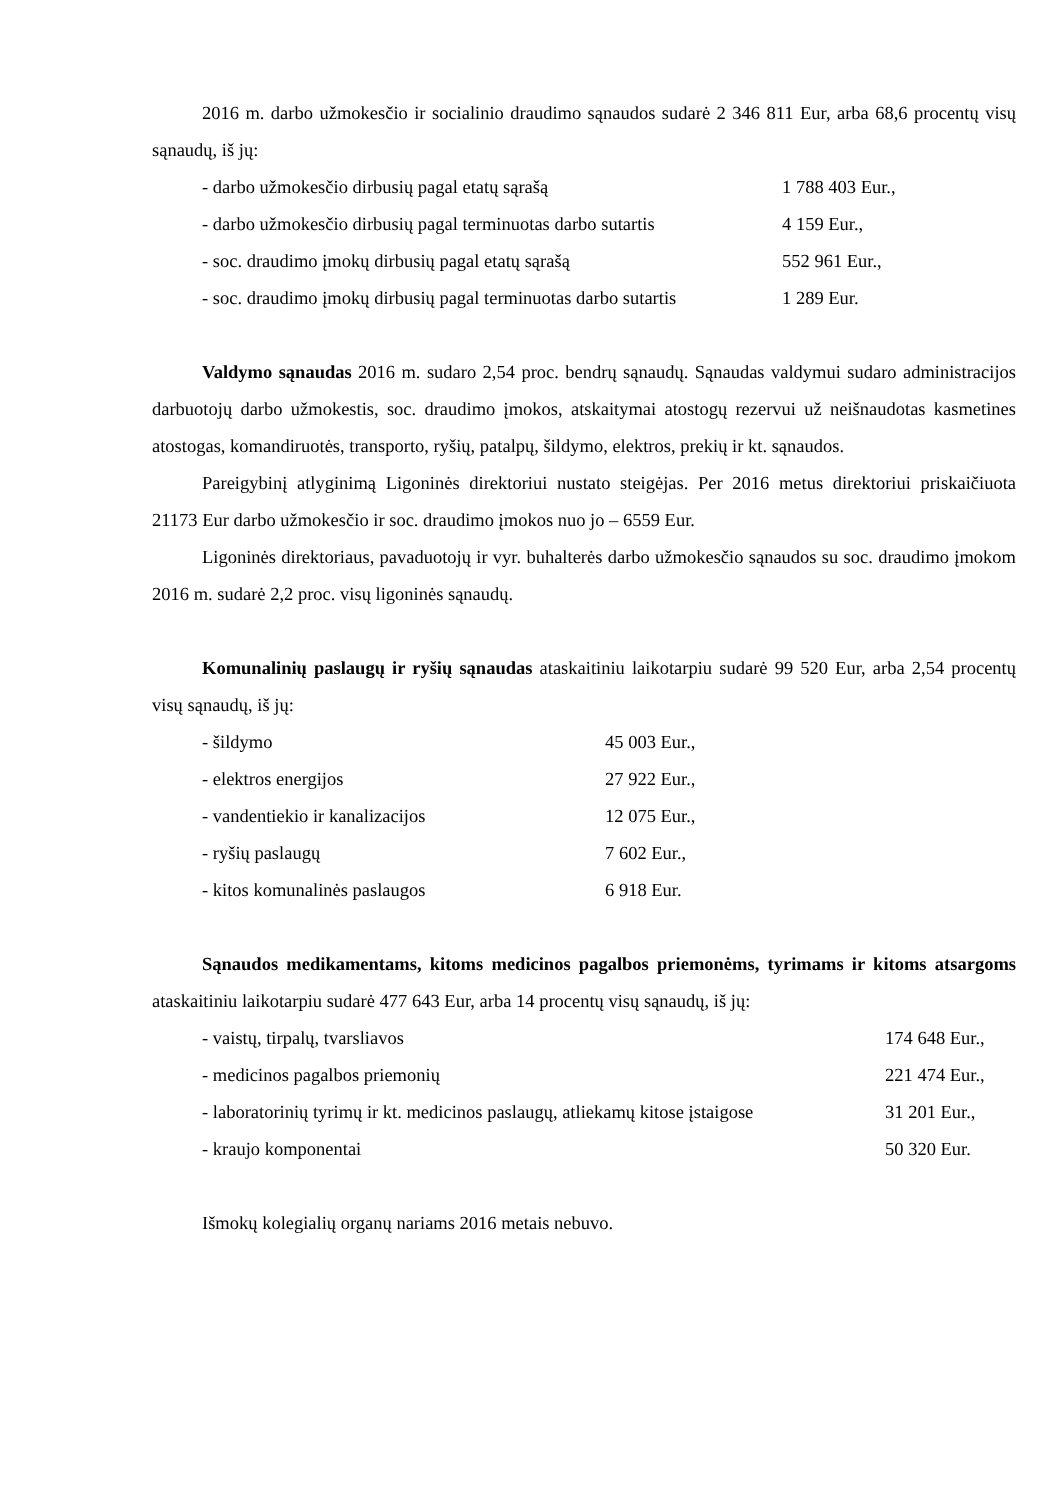2016 m. darbo užmokesčio ir socialinio draudimo sąnaudos sudarė 2 346 811 Eur, arba 68,6 procentų visų sąnaudų, iš jų:
| - darbo užmokesčio dirbusių pagal etatų sąrašą | 1 788 403 Eur., |
| - darbo užmokesčio dirbusių pagal terminuotas darbo sutartis | 4 159 Eur., |
| - soc. draudimo įmokų dirbusių pagal etatų sąrašą | 552 961 Eur., |
| - soc. draudimo įmokų dirbusių pagal terminuotas darbo sutartis | 1 289 Eur. |
Valdymo sąnaudas 2016 m. sudaro 2,54 proc. bendrų sąnaudų. Sąnaudas valdymui sudaro administracijos darbuotojų darbo užmokestis, soc. draudimo įmokos, atskaitymai atostogų rezervui už neišnaudotas kasmetines atostogas, komandiruotės, transporto, ryšių, patalpų, šildymo, elektros, prekių ir kt. sąnaudos.
Pareigybinį atlyginimą Ligoninės direktoriui nustato steigėjas. Per 2016 metus direktoriui priskaičiuota 21173 Eur darbo užmokesčio ir soc. draudimo įmokos nuo jo – 6559 Eur.
Ligoninės direktoriaus, pavaduotojų ir vyr. buhalterės darbo užmokesčio sąnaudos su soc. draudimo įmokom 2016 m. sudarė 2,2 proc. visų ligoninės sąnaudų.
Komunalinių paslaugų ir ryšių sąnaudas ataskaitiniu laikotarpiu sudarė 99 520 Eur, arba 2,54 procentų visų sąnaudų, iš jų:
| - šildymo | 45 003 Eur., |
| - elektros energijos | 27 922 Eur., |
| - vandentiekio ir kanalizacijos | 12 075 Eur., |
| - ryšių paslaugų | 7 602 Eur., |
| - kitos komunalinės paslaugos | 6 918 Eur. |
Sąnaudos medikamentams, kitoms medicinos pagalbos priemonėms, tyrimams ir kitoms atsargoms ataskaitiniu laikotarpiu sudarė 477 643 Eur, arba 14 procentų visų sąnaudų, iš jų:
| - vaistų, tirpalų, tvarsliavos | 174 648 Eur., |
| - medicinos pagalbos priemonių | 221 474 Eur., |
| - laboratorinių tyrimų ir kt. medicinos paslaugų, atliekamų kitose įstaigose | 31 201 Eur., |
| - kraujo komponentai | 50 320 Eur. |
Išmokų kolegialių organų nariams 2016 metais nebuvo.